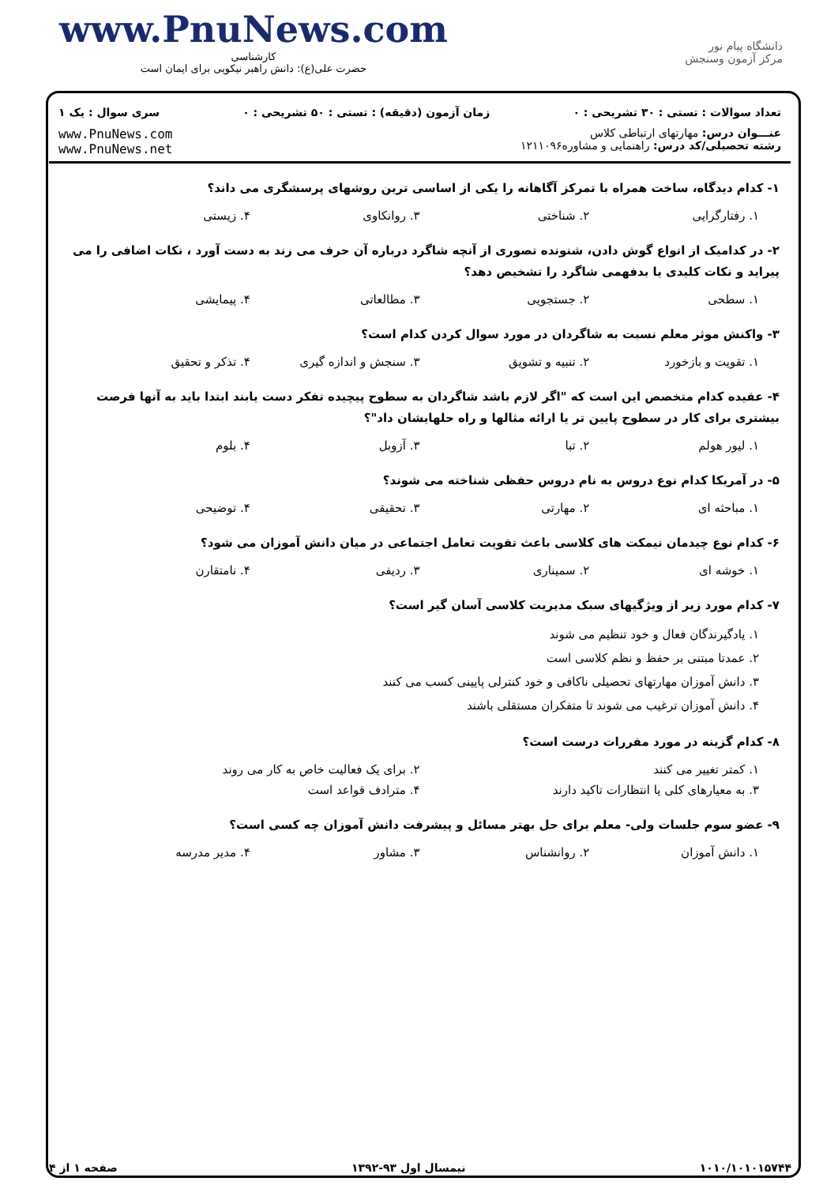www.PnuNews.com
کارشناسی
حضرت علی(ع): دانش راهبر نیکویی برای ایمان است
دانشگاه پیام نور
مرکز آزمون وسنجش
تعداد سوالات : تستی : ۳۰ تشریحی : ۰ زمان آزمون (دقیقه) : تستی : ۵۰ تشریحی : ۰ سری سوال : یک ۱
عنـــوان درس: مهارتهای ارتباطی کلاس
رشته تحصیلی/کد درس: راهنمایی و مشاوره۱۲۱۱۰۹۶
www.PnuNews.com
www.PnuNews.net
۱- کدام دیدگاه، ساخت همراه با تمرکز آگاهانه را یکی از اساسی ترین روشهای پرسشگری می داند؟
۱. رفتارگرایی ۲. شناختی ۳. روانکاوی ۴. زیستی
۲- در کدامیک از انواع گوش دادن، شنونده تصوری از آنچه شاگرد درباره آن حرف می زند به دست آورد ، نکات اضافی را می پیراید و نکات کلیدی یا بدفهمی شاگرد را تشخیص دهد؟
۱. سطحی ۲. جستجویی ۳. مطالعاتی ۴. پیمایشی
۳- واکنش موثر معلم نسبت به شاگردان در مورد سوال کردن کدام است؟
۱. تقویت و بازخورد ۲. تنبیه و تشویق ۳. سنجش و اندازه گیری ۴. تذکر و تحقیق
۴- عقیده کدام متخصص این است که "اگر لازم باشد شاگردان به سطوح پیچیده تفکر دست یابند ابتدا باید به آنها فرصت بیشتری برای کار در سطوح پایین تر یا ارائه مثالها و راه حلهایشان داد"؟
۱. لیور هولم ۲. تبا ۳. آزوبل ۴. بلوم
۵- در آمریکا کدام نوع دروس به نام دروس حفظی شناخته می شوند؟
۱. مباحثه ای ۲. مهارتی ۳. تحقیقی ۴. توضیحی
۶- کدام نوع چیدمان نیمکت های کلاسی باعث تقویت تعامل اجتماعی در میان دانش آموزان می شود؟
۱. خوشه ای ۲. سمیناری ۳. ردیفی ۴. نامتقارن
۷- کدام مورد زیر از ویژگیهای سبک مدیریت کلاسی آسان گیر است؟
۱. یادگیرندگان فعال و خود تنظیم می شوند
۲. عمدتا مبتنی بر حفظ و نظم کلاسی است
۳. دانش آموزان مهارتهای تحصیلی ناکافی و خود کنترلی پایینی کسب می کنند
۴. دانش آموزان ترغیب می شوند تا متفکران مستقلی باشند
۸- کدام گزینه در مورد مقررات درست است؟
۱. کمتر تغییر می کنند ۲. برای یک فعالیت خاص به کار می روند
۳. به معیارهای کلی یا انتظارات تاکید دارند ۴. مترادف قواعد است
۹- عضو سوم جلسات ولی- معلم برای حل بهتر مسائل و پیشرفت دانش آموزان چه کسی است؟
۱. دانش آموزان ۲. روانشناس ۳. مشاور ۴. مدیر مدرسه
۱۰۱۰/۱۰۱۰۱۵۷۴۴ نیمسال اول ۹۳-۱۳۹۲ صفحه ۱ از ۴